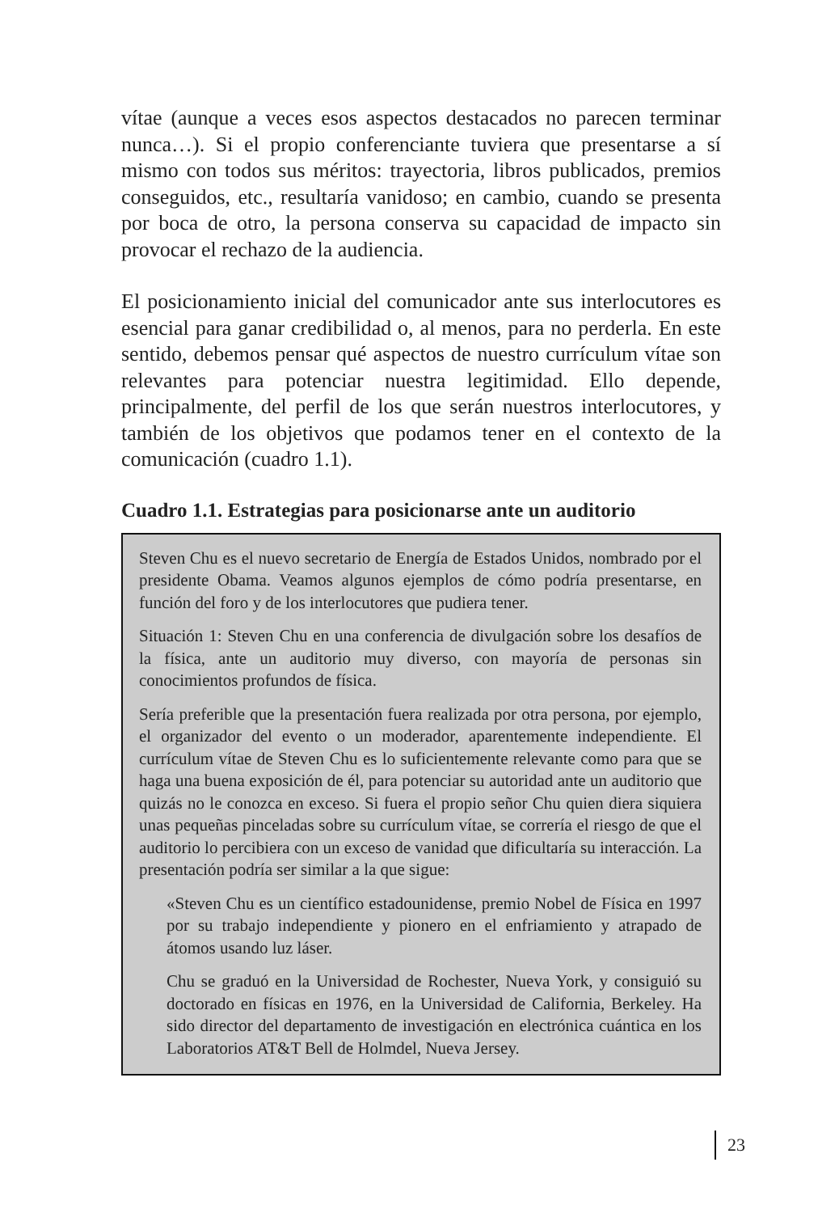vítae (aunque a veces esos aspectos destacados no parecen terminar nunca…). Si el propio conferenciante tuviera que presentarse a sí mismo con todos sus méritos: trayectoria, libros publicados, premios conseguidos, etc., resultaría vanidoso; en cambio, cuando se presenta por boca de otro, la persona conserva su capacidad de impacto sin provocar el rechazo de la audiencia.
El posicionamiento inicial del comunicador ante sus interlocutores es esencial para ganar credibilidad o, al menos, para no perderla. En este sentido, debemos pensar qué aspectos de nuestro currículum vítae son relevantes para potenciar nuestra legitimidad. Ello depende, principalmente, del perfil de los que serán nuestros interlocutores, y también de los objetivos que podamos tener en el contexto de la comunicación (cuadro 1.1).
Cuadro 1.1. Estrategias para posicionarse ante un auditorio
Steven Chu es el nuevo secretario de Energía de Estados Unidos, nombrado por el presidente Obama. Veamos algunos ejemplos de cómo podría presentarse, en función del foro y de los interlocutores que pudiera tener.
Situación 1: Steven Chu en una conferencia de divulgación sobre los desafíos de la física, ante un auditorio muy diverso, con mayoría de personas sin conocimientos profundos de física.
Sería preferible que la presentación fuera realizada por otra persona, por ejemplo, el organizador del evento o un moderador, aparentemente independiente. El currículum vítae de Steven Chu es lo suficientemente relevante como para que se haga una buena exposición de él, para potenciar su autoridad ante un auditorio que quizás no le conozca en exceso. Si fuera el propio señor Chu quien diera siquiera unas pequeñas pinceladas sobre su currículum vítae, se correría el riesgo de que el auditorio lo percibiera con un exceso de vanidad que dificultaría su interacción. La presentación podría ser similar a la que sigue:
«Steven Chu es un científico estadounidense, premio Nobel de Física en 1997 por su trabajo independiente y pionero en el enfriamiento y atrapado de átomos usando luz láser.
Chu se graduó en la Universidad de Rochester, Nueva York, y consiguió su doctorado en físicas en 1976, en la Universidad de California, Berkeley. Ha sido director del departamento de investigación en electrónica cuántica en los Laboratorios AT&T Bell de Holmdel, Nueva Jersey.
23